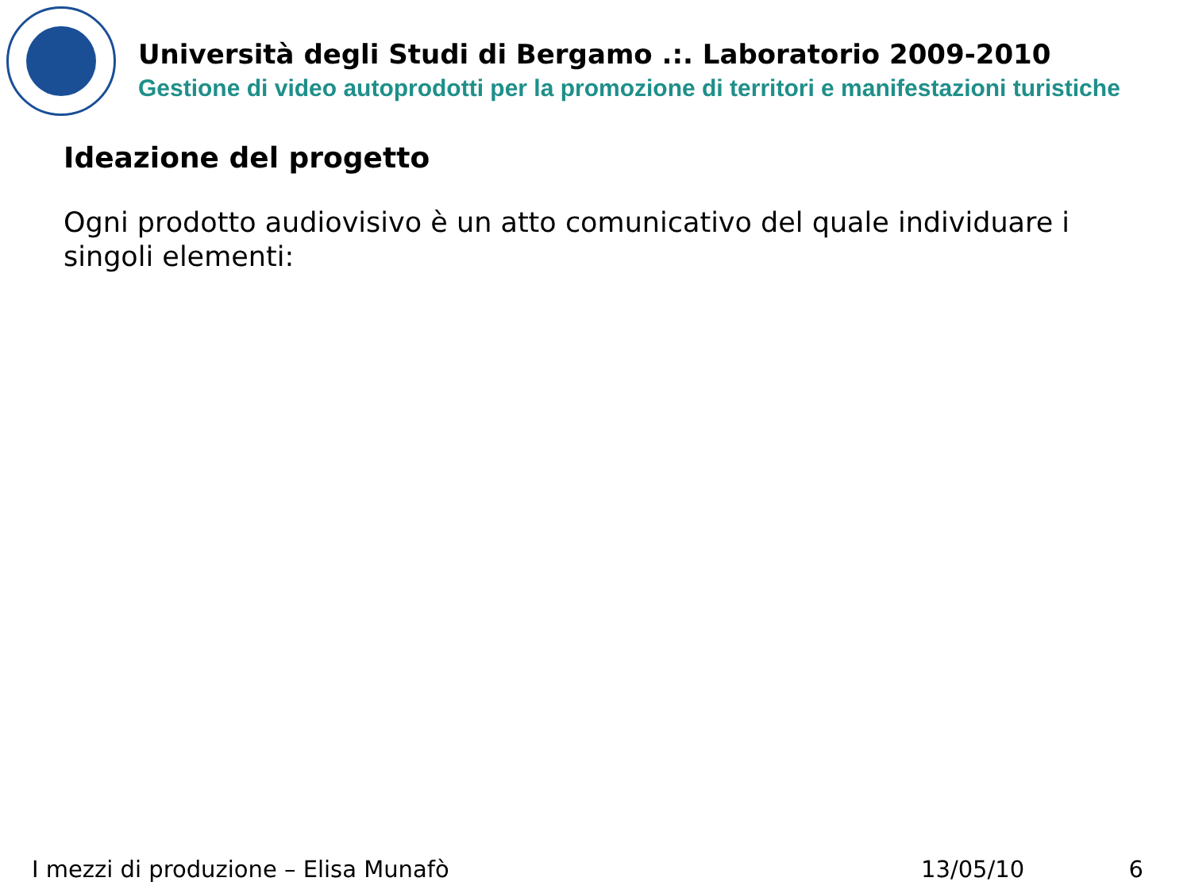Università degli Studi di Bergamo .:. Laboratorio 2009-2010
Gestione di video autoprodotti per la promozione di territori e manifestazioni turistiche
Ideazione del progetto
Ogni prodotto audiovisivo è un atto comunicativo del quale individuare i singoli elementi:
I mezzi di produzione – Elisa Munafò 13/05/10 6